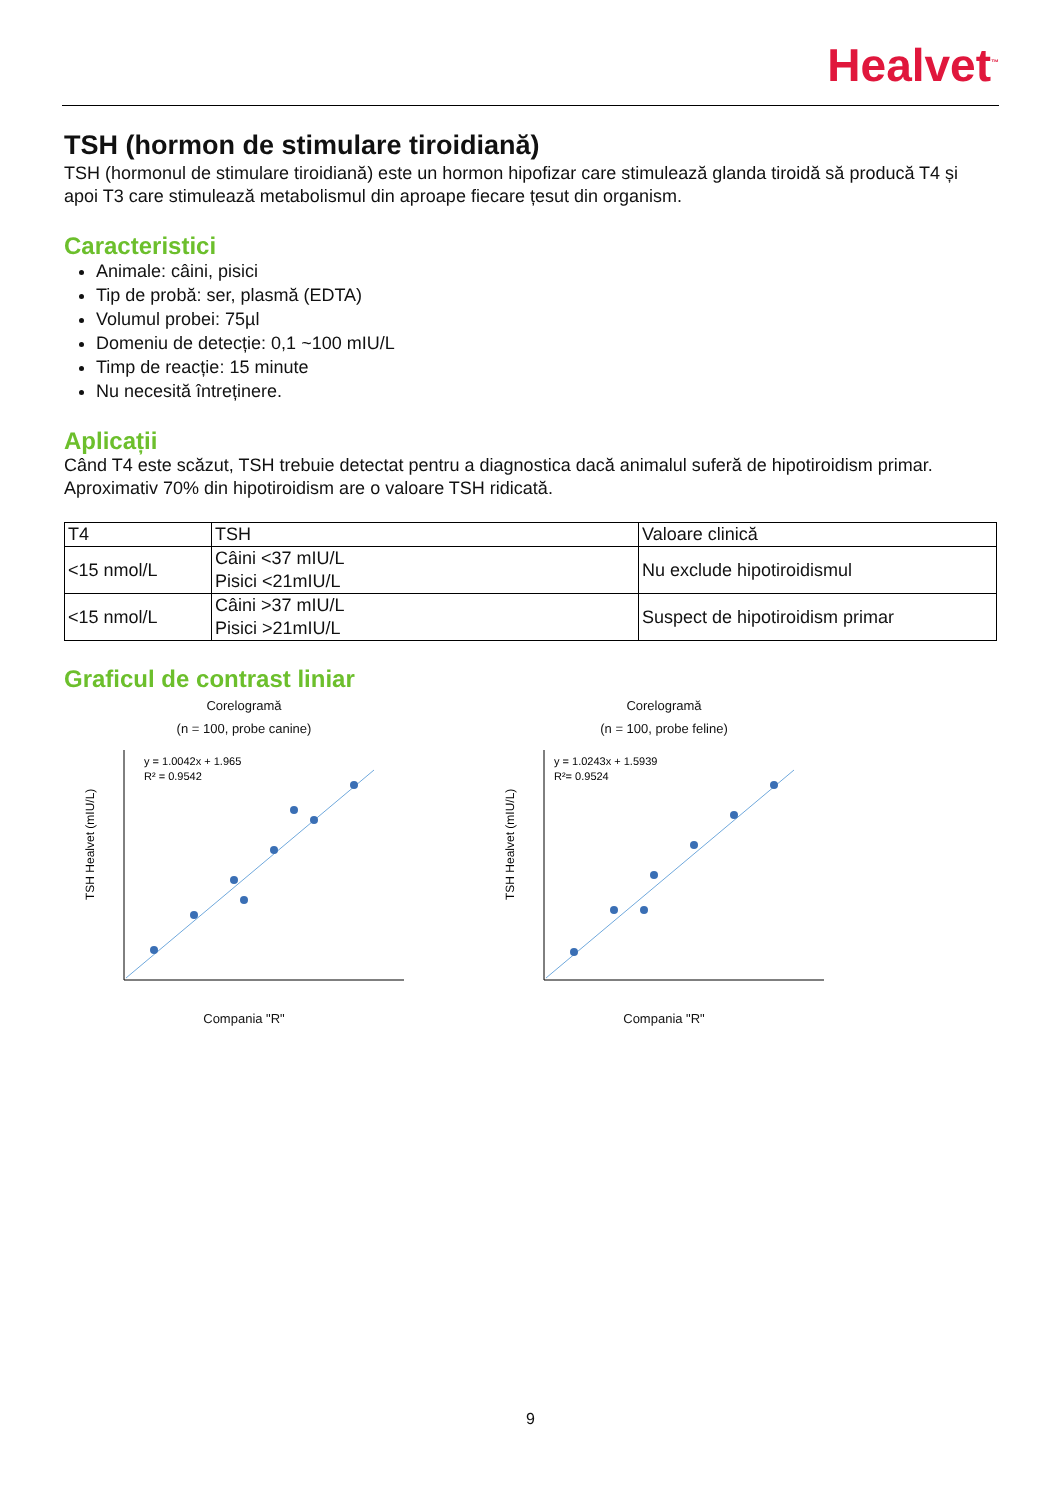Healvet<sup>™</sup>
TSH (hormon de stimulare tiroidiană)
TSH (hormonul de stimulare tiroidiană) este un hormon hipofizar care stimulează glanda tiroidă să producă T4 și apoi T3 care stimulează metabolismul din aproape fiecare țesut din organism.
Caracteristici
Animale: câini, pisici
Tip de probă: ser, plasmă (EDTA)
Volumul probei: 75µl
Domeniu de detecție: 0,1 ~100 mIU/L
Timp de reacție: 15 minute
Nu necesită întreținere.
Aplicații
Când T4 este scăzut, TSH trebuie detectat pentru a diagnostica dacă animalul suferă de hipotiroidism primar. Aproximativ 70% din hipotiroidism are o valoare TSH ridicată.
| T4 | TSH | Valoare clinică |
| <15 nmol/L | Câini <37 mIU/L Pisici <21mIU/L | Nu exclude hipotiroidismul |
| <15 nmol/L | Câini >37 mIU/L Pisici >21mIU/L | Suspect de hipotiroidism primar |
Graficul de contrast liniar
Corelogramă
(n = 100, probe canine)
y = 1.0042x + 1.965
R² = 0.9542
TSH Healvet (mIU/L)
Compania "R"
Corelogramă
(n = 100, probe feline)
y = 1.0243x + 1.5939
R²= 0.9524
TSH Healvet (mIU/L)
Compania "R"
9